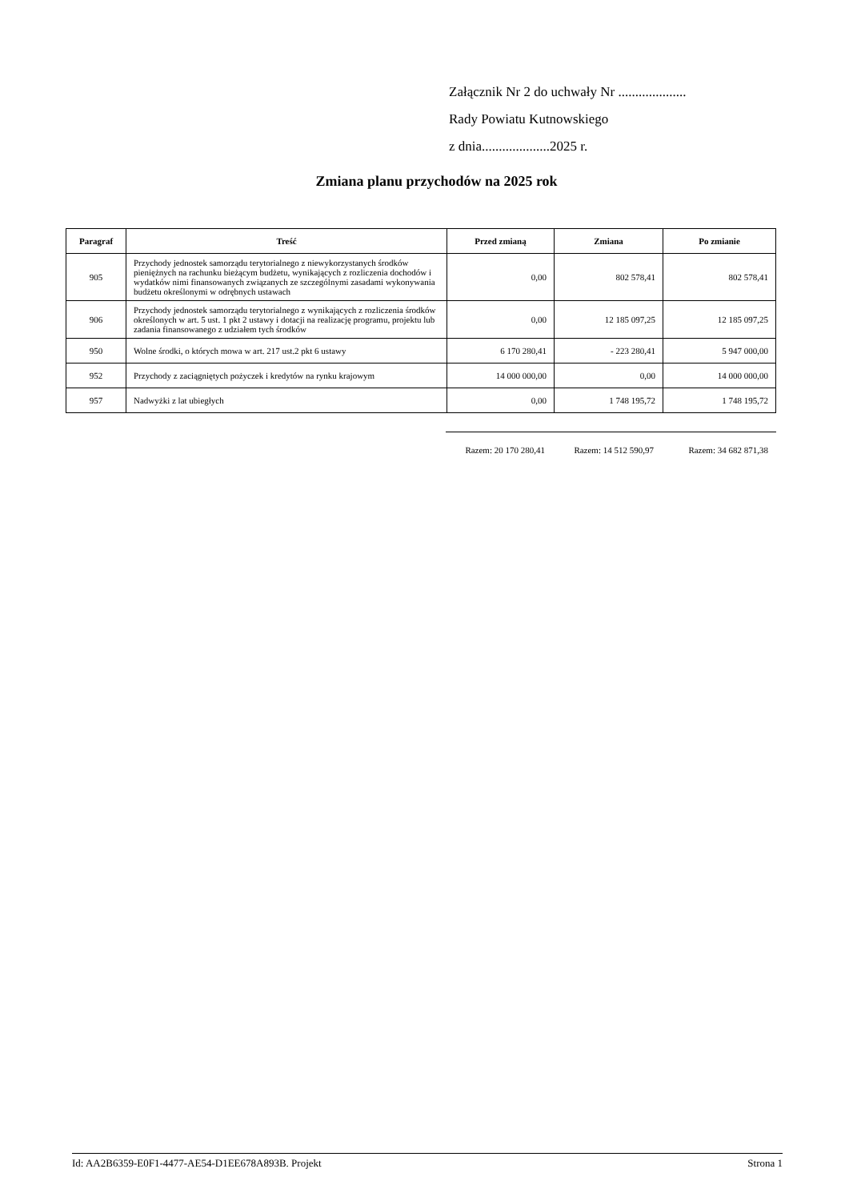Załącznik Nr 2 do uchwały Nr ....................
Rady Powiatu Kutnowskiego
z dnia....................2025 r.
Zmiana planu przychodów na 2025 rok
| Paragraf | Treść | Przed zmianą | Zmiana | Po zmianie |
| --- | --- | --- | --- | --- |
| 905 | Przychody jednostek samorządu terytorialnego z niewykorzystanych środków pieniężnych na rachunku bieżącym budżetu, wynikających z rozliczenia dochodów i wydatków nimi finansowanych związanych ze szczególnymi zasadami wykonywania budżetu określonymi w odrębnych ustawach | 0,00 | 802 578,41 | 802 578,41 |
| 906 | Przychody jednostek samorządu terytorialnego z wynikających z rozliczenia środków określonych w art. 5 ust. 1 pkt 2 ustawy i dotacji na realizację programu, projektu lub zadania finansowanego z udziałem tych środków | 0,00 | 12 185 097,25 | 12 185 097,25 |
| 950 | Wolne środki, o których mowa w art. 217 ust.2 pkt 6 ustawy | 6 170 280,41 | - 223 280,41 | 5 947 000,00 |
| 952 | Przychody z zaciągniętych pożyczek i kredytów na rynku krajowym | 14 000 000,00 | 0,00 | 14 000 000,00 |
| 957 | Nadwyżki z lat ubiegłych | 0,00 | 1 748 195,72 | 1 748 195,72 |
Razem: 20 170 280,41
Razem: 14 512 590,97
Razem: 34 682 871,38
Id: AA2B6359-E0F1-4477-AE54-D1EE678A893B. Projekt Strona 1